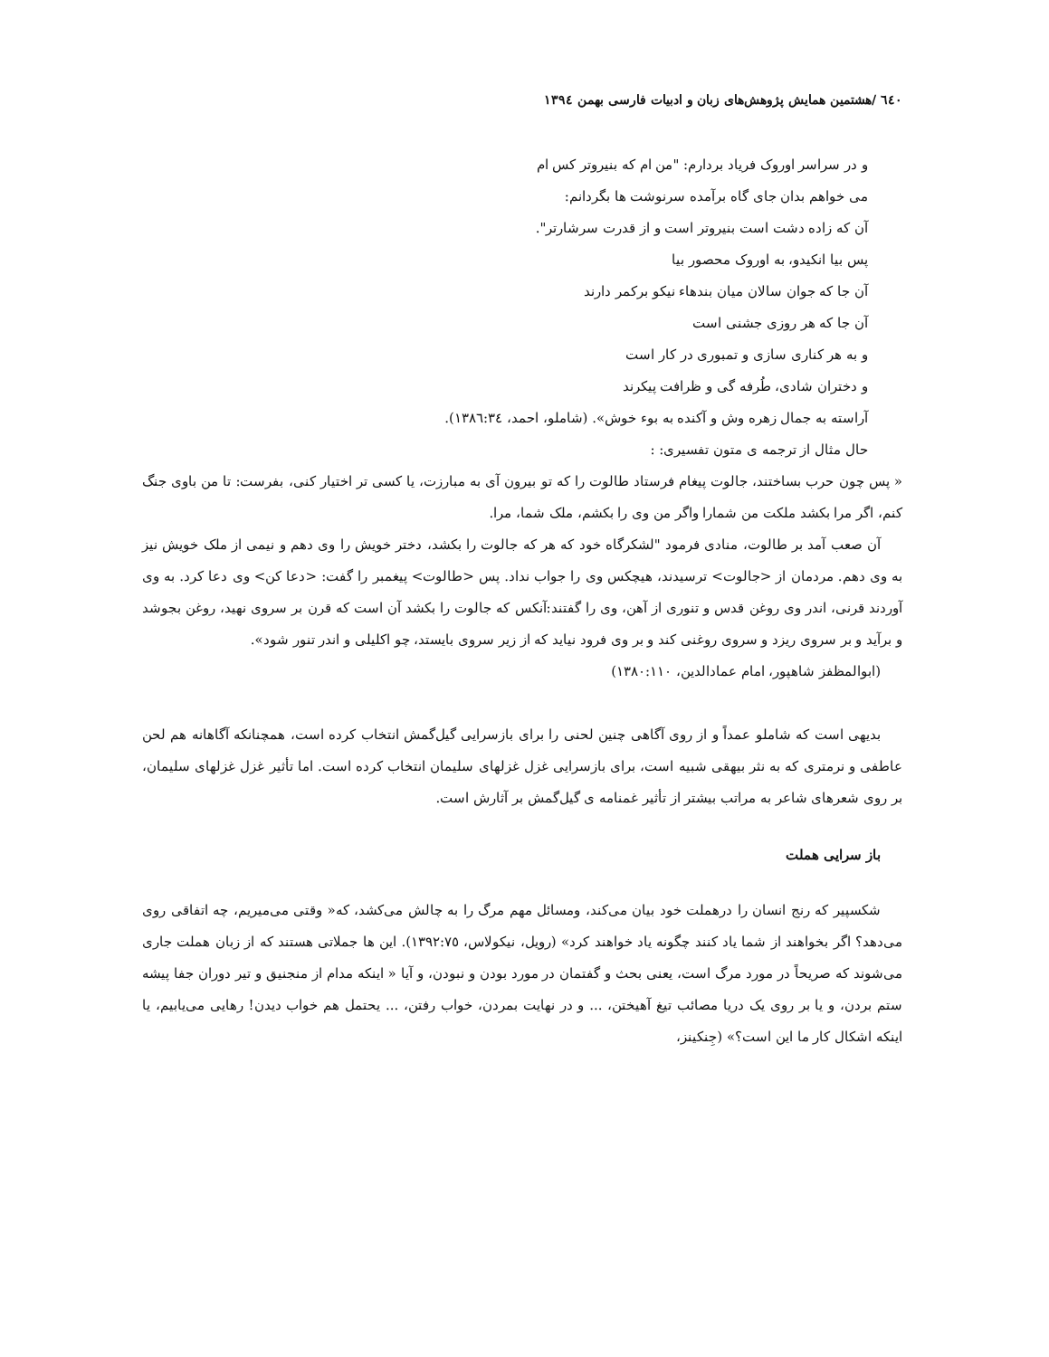٦٤٠ /هشتمین همایش پژوهش‌های زبان و ادبیات فارسی بهمن ١٣٩٤
و در سراسر اوروک فریاد بردارم: "من ام که بنیروتر کس ام
می خواهم بدان جای گاه برآمده سرنوشت ها بگردانم:
آن که زاده دشت است بنیروتر است و از قدرت سرشارتر".
پس بیا انکیدو، به اوروک محصور بیا
آن جا که جوان سالان میان بندهاء نیکو برکمر دارند
آن جا که هر روزی جشنی است
و به هر کناری سازی و تمبوری در کار است
و دختران شادی، طُرفه گی و ظرافت پیکرند
آراسته به جمال زهره وش و آکنده به بوء خوش». (شاملو، احمد، ١٣٨٦:٣٤).
حال مثال از ترجمه ی متون تفسیری: :
« پس چون حرب بساختند، جالوت پیغام فرستاد طالوت را که تو بیرون آی به مبارزت، یا کسی تر اختیار کنی، بفرست: تا من باوی جنگ کنم، اگر مرا بکشد ملکت من شمارا واگر من وی را بکشم، ملک شما، مرا.
آن صعب آمد بر طالوت، منادی فرمود "لشکرگاه خود که هر که جالوت را بکشد، دختر خویش را وی دهم و نیمی از ملک خویش نیز به وی دهم. مردمان از <جالوت> ترسیدند، هیچکس وی را جواب نداد. پس <طالوت> پیغمبر را گفت: <دعا کن> وی دعا کرد. به وی آوردند قرنی، اندر وی روغن قدس و تنوری از آهن، وی را گفتند:آنکس که جالوت را بکشد آن است که قرن بر سروی نهید، روغن بجوشد و برآید و بر سروی ریزد و سروی روغنی کند و بر وی فرود نیاید که از زیر سروی بایستد، چو اکلیلی و اندر تنور شود».
(ابوالمظفز شاهپور، امام عمادالدین، ١٣٨٠:١١٠)
بدیهی است که شاملو عمداً و از روی آگاهی چنین لحنی را برای بازسرایی گیل‌گمش انتخاب کرده است، همچنانکه آگاهانه هم لحن عاطفی و نرمتری که به نثر بیهقی شبیه است، برای بازسرایی غزل غزلهای سلیمان انتخاب کرده است. اما تأثیر غزل غزلهای سلیمان، بر روی شعرهای شاعر به مراتب بیشتر از تأثیر غمنامه ی گیل‌گمش بر آثارش است.
باز سرایی هملت
شکسپیر که رنج انسان را درهملت خود بیان می‌کند، ومسائل مهم مرگ را به چالش می‌کشد، که« وقتی می‌میریم، چه اتفاقی روی می‌دهد؟ اگر بخواهند از شما یاد کنند چگونه یاد خواهند کرد» (رویل، نیکولاس، ١٣٩٢:٧٥). این ها جملاتی هستند که از زبان هملت جاری می‌شوند که صریحاً در مورد مرگ است، یعنی بحث و گفتمان در مورد بودن و نبودن، و آیا « اینکه مدام از منجنیق و تیر دوران جفا پیشه ستم بردن، و یا بر روی یک دریا مصائب تیغ آهیختن، ... و در نهایت بمردن، خواب رفتن، ... یحتمل هم خواب دیدن! رهایی می‌یابیم، یا اینکه اشکال کار ما این است؟» (جِنکینز،